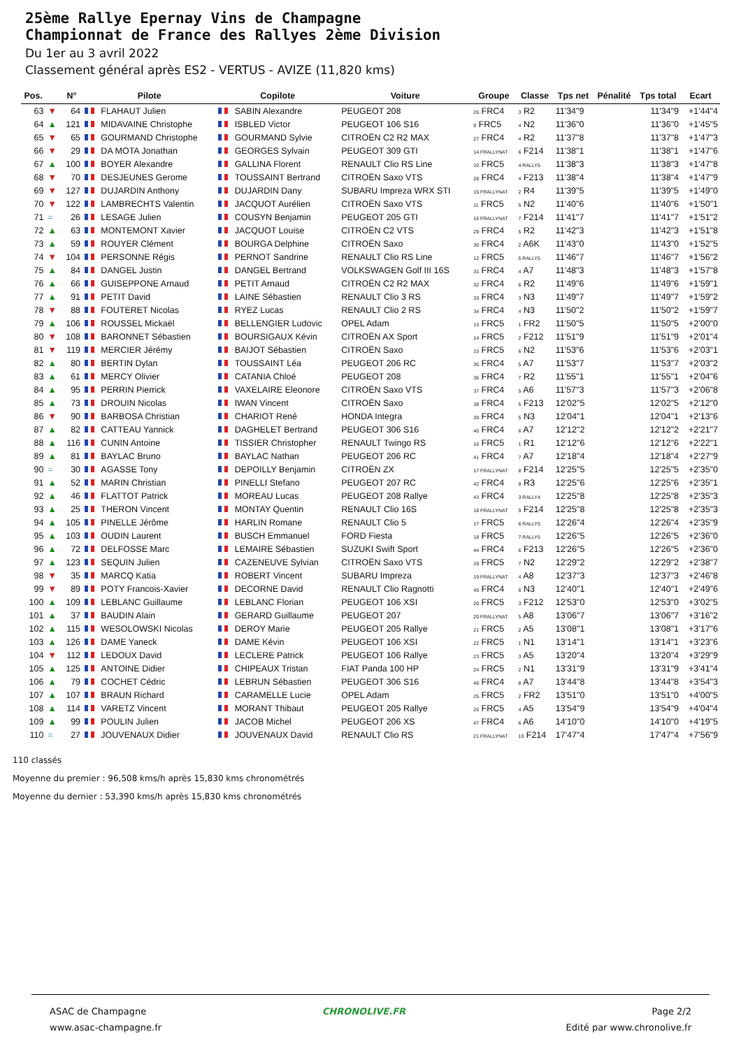25ème Rallye Epernay Vins de Champagne
Championnat de France des Rallyes 2ème Division
Du 1er au 3 avril 2022
Classement général après ES2 - VERTUS - AVIZE (11,820 kms)
| Pos. | | N° | Pilote | | Copilote | | Voiture | Groupe | Classe | Tps net | Pénalité | Tps total | Ecart |
| --- | --- | --- | --- | --- | --- | --- | --- | --- | --- | --- | --- | --- | --- |
| 63 | ▼ | 64 | | FLAHAUT Julien | | SABIN Alexandre | PEUGEOT 208 | 26 FRC4 | 3 R2 | 11'34"9 | | 11'34"9 | +1'44"4 |
| 64 | ▲ | 121 | | MIDAVAINE Christophe | | ISBLED Victor | PEUGEOT 106 S16 | 9 FRC5 | 4 N2 | 11'36"0 | | 11'36"0 | +1'45"5 |
| 65 | ▼ | 65 | | GOURMAND Christophe | | GOURMAND Sylvie | CITROËN C2 R2 MAX | 27 FRC4 | 4 R2 | 11'37"8 | | 11'37"8 | +1'47"3 |
| 66 | ▼ | 29 | | DA MOTA Jonathan | | GEORGES Sylvain | PEUGEOT 309 GTI | 14 FRALLYNAT | 6 F214 | 11'38"1 | | 11'38"1 | +1'47"6 |
| 67 | ▲ | 100 | | BOYER Alexandre | | GALLINA Florent | RENAULT Clio RS Line | 10 FRC5 | 4 RALLY5 | 11'38"3 | | 11'38"3 | +1'47"8 |
| 68 | ▼ | 70 | | DESJEUNES Gerome | | TOUSSAINT Bertrand | CITROËN Saxo VTS | 28 FRC4 | 4 F213 | 11'38"4 | | 11'38"4 | +1'47"9 |
| 69 | ▼ | 127 | | DUJARDIN Anthony | | DUJARDIN Dany | SUBARU Impreza WRX STI | 15 FRALLYNAT | 2 R4 | 11'39"5 | | 11'39"5 | +1'49"0 |
| 70 | ▼ | 122 | | LAMBRECHTS Valentin | | JACQUOT Aurélien | CITROËN Saxo VTS | 11 FRC5 | 5 N2 | 11'40"6 | | 11'40"6 | +1'50"1 |
| 71 | = | 26 | | LESAGE Julien | | COUSYN Benjamin | PEUGEOT 205 GTI | 16 FRALLYNAT | 7 F214 | 11'41"7 | | 11'41"7 | +1'51"2 |
| 72 | ▲ | 63 | | MONTEMONT Xavier | | JACQUOT Louise | CITROËN C2 VTS | 29 FRC4 | 5 R2 | 11'42"3 | | 11'42"3 | +1'51"8 |
| 73 | ▲ | 59 | | ROUYER Clément | | BOURGA Delphine | CITROËN Saxo | 30 FRC4 | 2 A6K | 11'43"0 | | 11'43"0 | +1'52"5 |
| 74 | ▼ | 104 | | PERSONNE Régis | | PERNOT Sandrine | RENAULT Clio RS Line | 12 FRC5 | 5 RALLY5 | 11'46"7 | | 11'46"7 | +1'56"2 |
| 75 | ▲ | 84 | | DANGEL Justin | | DANGEL Bertrand | VOLKSWAGEN Golf III 16S | 31 FRC4 | 4 A7 | 11'48"3 | | 11'48"3 | +1'57"8 |
| 76 | ▲ | 66 | | GUISEPPONE Arnaud | | PETIT Arnaud | CITROËN C2 R2 MAX | 32 FRC4 | 6 R2 | 11'49"6 | | 11'49"6 | +1'59"1 |
| 77 | ▲ | 91 | | PETIT David | | LAINE Sébastien | RENAULT Clio 3 RS | 33 FRC4 | 3 N3 | 11'49"7 | | 11'49"7 | +1'59"2 |
| 78 | ▼ | 88 | | FOUTERET Nicolas | | RYEZ Lucas | RENAULT Clio 2 RS | 34 FRC4 | 4 N3 | 11'50"2 | | 11'50"2 | +1'59"7 |
| 79 | ▲ | 106 | | ROUSSEL Mickaël | | BELLENGIER Ludovic | OPEL Adam | 13 FRC5 | 1 FR2 | 11'50"5 | | 11'50"5 | +2'00"0 |
| 80 | ▼ | 108 | | BARONNET Sébastien | | BOURSIGAUX Kévin | CITROËN AX Sport | 14 FRC5 | 2 F212 | 11'51"9 | | 11'51"9 | +2'01"4 |
| 81 | ▼ | 119 | | MERCIER Jérémy | | BAIJOT Sébastien | CITROËN Saxo | 15 FRC5 | 6 N2 | 11'53"6 | | 11'53"6 | +2'03"1 |
| 82 | ▲ | 80 | | BERTIN Dylan | | TOUSSAINT Léa | PEUGEOT 206 RC | 35 FRC4 | 5 A7 | 11'53"7 | | 11'53"7 | +2'03"2 |
| 83 | ▲ | 61 | | MERCY Olivier | | CATANIA Chloé | PEUGEOT 208 | 36 FRC4 | 7 R2 | 11'55"1 | | 11'55"1 | +2'04"6 |
| 84 | ▲ | 95 | | PERRIN Pierrick | | VAXELAIRE Eleonore | CITROËN Saxo VTS | 37 FRC4 | 5 A6 | 11'57"3 | | 11'57"3 | +2'06"8 |
| 85 | ▲ | 73 | | DROUIN Nicolas | | IWAN Vincent | CITROËN Saxo | 38 FRC4 | 5 F213 | 12'02"5 | | 12'02"5 | +2'12"0 |
| 86 | ▼ | 90 | | BARBOSA Christian | | CHARIOT René | HONDA Integra | 39 FRC4 | 5 N3 | 12'04"1 | | 12'04"1 | +2'13"6 |
| 87 | ▲ | 82 | | CATTEAU Yannick | | DAGHELET Bertrand | PEUGEOT 306 S16 | 40 FRC4 | 6 A7 | 12'12"2 | | 12'12"2 | +2'21"7 |
| 88 | ▲ | 116 | | CUNIN Antoine | | TISSIER Christopher | RENAULT Twingo RS | 16 FRC5 | 1 R1 | 12'12"6 | | 12'12"6 | +2'22"1 |
| 89 | ▲ | 81 | | BAYLAC Bruno | | BAYLAC Nathan | PEUGEOT 206 RC | 41 FRC4 | 7 A7 | 12'18"4 | | 12'18"4 | +2'27"9 |
| 90 | = | 30 | | AGASSE Tony | | DEPOILLY Benjamin | CITROËN ZX | 17 FRALLYNAT | 8 F214 | 12'25"5 | | 12'25"5 | +2'35"0 |
| 91 | ▲ | 52 | | MARIN Christian | | PINELLI Stefano | PEUGEOT 207 RC | 42 FRC4 | 9 R3 | 12'25"6 | | 12'25"6 | +2'35"1 |
| 92 | ▲ | 46 | | FLATTOT Patrick | | MOREAU Lucas | PEUGEOT 208 Rallye | 43 FRC4 | 3 RALLY4 | 12'25"8 | | 12'25"8 | +2'35"3 |
| 93 | ▲ | 25 | | THERON Vincent | | MONTAY Quentin | RENAULT Clio 16S | 18 FRALLYNAT | 9 F214 | 12'25"8 | | 12'25"8 | +2'35"3 |
| 94 | ▲ | 105 | | PINELLE Jérôme | | HARLIN Romane | RENAULT Clio 5 | 17 FRC5 | 6 RALLY5 | 12'26"4 | | 12'26"4 | +2'35"9 |
| 95 | ▲ | 103 | | OUDIN Laurent | | BUSCH Emmanuel | FORD Fiesta | 18 FRC5 | 7 RALLY5 | 12'26"5 | | 12'26"5 | +2'36"0 |
| 96 | ▲ | 72 | | DELFOSSE Marc | | LEMAIRE Sébastien | SUZUKI Swift Sport | 44 FRC4 | 6 F213 | 12'26"5 | | 12'26"5 | +2'36"0 |
| 97 | ▲ | 123 | | SEQUIN Julien | | CAZENEUVE Sylvian | CITROËN Saxo VTS | 19 FRC5 | 7 N2 | 12'29"2 | | 12'29"2 | +2'38"7 |
| 98 | ▼ | 35 | | MARCQ Katia | | ROBERT Vincent | SUBARU Impreza | 19 FRALLYNAT | 4 A8 | 12'37"3 | | 12'37"3 | +2'46"8 |
| 99 | ▼ | 89 | | POTY Francois-Xavier | | DECORNE David | RENAULT Clio Ragnotti | 45 FRC4 | 6 N3 | 12'40"1 | | 12'40"1 | +2'49"6 |
| 100 | ▲ | 109 | | LEBLANC Guillaume | | LEBLANC Florian | PEUGEOT 106 XSI | 20 FRC5 | 3 F212 | 12'53"0 | | 12'53"0 | +3'02"5 |
| 101 | ▲ | 37 | | BAUDIN Alain | | GERARD Guillaume | PEUGEOT 207 | 20 FRALLYNAT | 5 A8 | 13'06"7 | | 13'06"7 | +3'16"2 |
| 102 | ▲ | 115 | | WESOLOWSKI Nicolas | | DEROY Marie | PEUGEOT 205 Rallye | 21 FRC5 | 2 A5 | 13'08"1 | | 13'08"1 | +3'17"6 |
| 103 | ▲ | 126 | | DAME Yaneck | | DAME Kévin | PEUGEOT 106 XSI | 22 FRC5 | 1 N1 | 13'14"1 | | 13'14"1 | +3'23"6 |
| 104 | ▼ | 112 | | LEDOUX David | | LECLERE Patrick | PEUGEOT 106 Rallye | 23 FRC5 | 3 A5 | 13'20"4 | | 13'20"4 | +3'29"9 |
| 105 | ▲ | 125 | | ANTOINE Didier | | CHIPEAUX Tristan | FIAT Panda 100 HP | 24 FRC5 | 2 N1 | 13'31"9 | | 13'31"9 | +3'41"4 |
| 106 | ▲ | 79 | | COCHET Cédric | | LEBRUN Sébastien | PEUGEOT 306 S16 | 46 FRC4 | 8 A7 | 13'44"8 | | 13'44"8 | +3'54"3 |
| 107 | ▲ | 107 | | BRAUN Richard | | CARAMELLE Lucie | OPEL Adam | 25 FRC5 | 2 FR2 | 13'51"0 | | 13'51"0 | +4'00"5 |
| 108 | ▲ | 114 | | VARETZ Vincent | | MORANT Thibaut | PEUGEOT 205 Rallye | 26 FRC5 | 4 A5 | 13'54"9 | | 13'54"9 | +4'04"4 |
| 109 | ▲ | 99 | | POULIN Julien | | JACOB Michel | PEUGEOT 206 XS | 47 FRC4 | 6 A6 | 14'10"0 | | 14'10"0 | +4'19"5 |
| 110 | = | 27 | | JOUVENAUX Didier | | JOUVENAUX David | RENAULT Clio RS | 21 FRALLYNAT | 10 F214 | 17'47"4 | | 17'47"4 | +7'56"9 |
110 classés
Moyenne du premier : 96,508 kms/h après 15,830 kms chronométrés
Moyenne du dernier : 53,390 kms/h après 15,830 kms chronométrés
ASAC de Champagne
www.asac-champagne.fr
CHRONOLIVE.FR Page 2/2
Edité par www.chronolive.fr